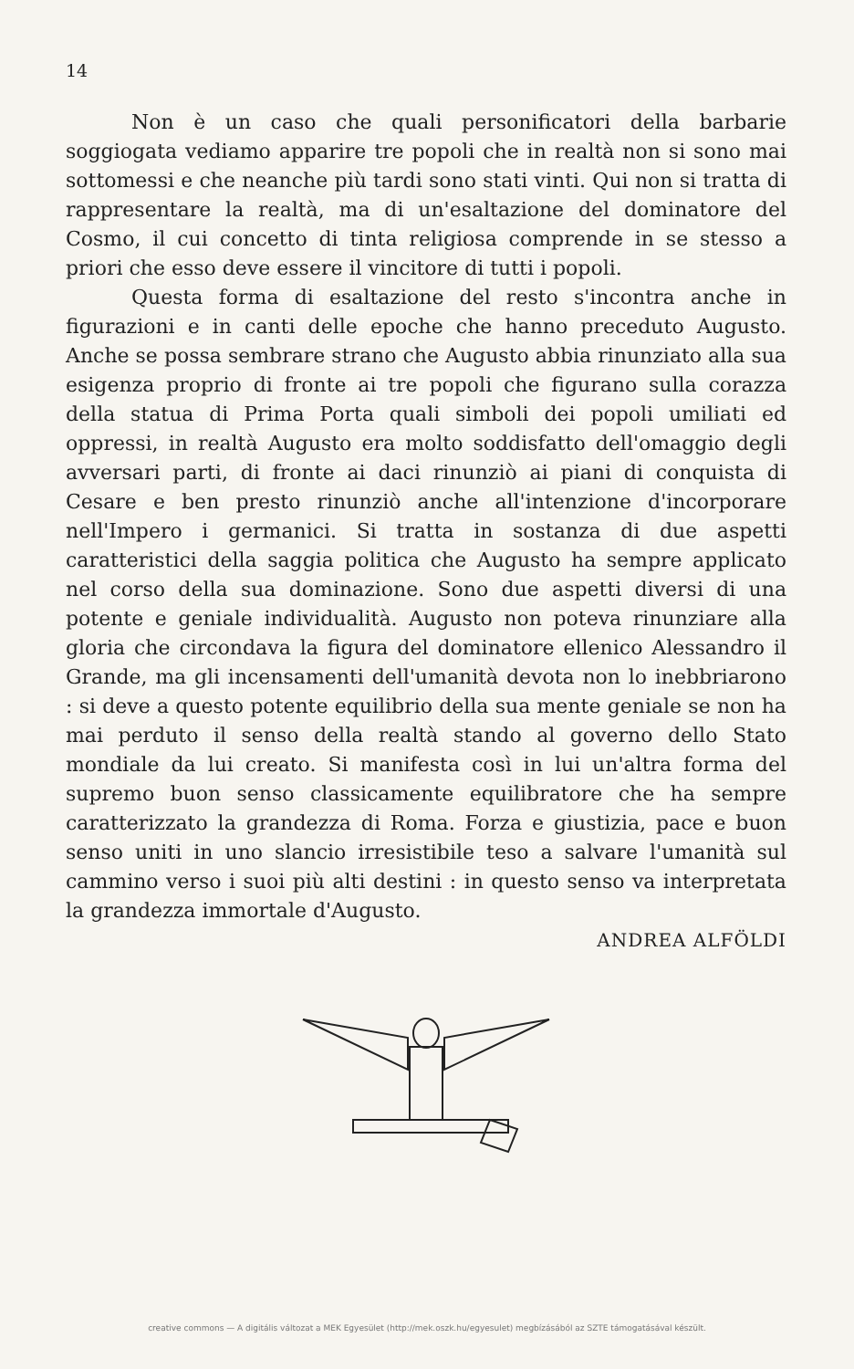14
Non è un caso che quali personificatori della barbarie soggiogata vediamo apparire tre popoli che in realtà non si sono mai sottomessi e che neanche più tardi sono stati vinti. Qui non si tratta di rappresentare la realtà, ma di un'esaltazione del dominatore del Cosmo, il cui concetto di tinta religiosa comprende in se stesso a priori che esso deve essere il vincitore di tutti i popoli.
Questa forma di esaltazione del resto s'incontra anche in figurazioni e in canti delle epoche che hanno preceduto Augusto. Anche se possa sembrare strano che Augusto abbia rinunziato alla sua esigenza proprio di fronte ai tre popoli che figurano sulla corazza della statua di Prima Porta quali simboli dei popoli umiliati ed oppressi, in realtà Augusto era molto soddisfatto dell'omaggio degli avversari parti, di fronte ai daci rinunziò ai piani di conquista di Cesare e ben presto rinunziò anche all'intenzione d'incorporare nell'Impero i germanici. Si tratta in sostanza di due aspetti caratteristici della saggia politica che Augusto ha sempre applicato nel corso della sua dominazione. Sono due aspetti diversi di una potente e geniale individualità. Augusto non poteva rinunziare alla gloria che circondava la figura del dominatore ellenico Alessandro il Grande, ma gli incensamenti dell'umanità devota non lo inebbriarono : si deve a questo potente equilibrio della sua mente geniale se non ha mai perduto il senso della realtà stando al governo dello Stato mondiale da lui creato. Si manifesta così in lui un'altra forma del supremo buon senso classicamente equilibratore che ha sempre caratterizzato la grandezza di Roma. Forza e giustizia, pace e buon senso uniti in uno slancio irresistibile teso a salvare l'umanità sul cammino verso i suoi più alti destini : in questo senso va interpretata la grandezza immortale d'Augusto.
ANDREA ALFÖLDI
creative commons — A digitális változat a MEK Egyesület (http://mek.oszk.hu/egyesulet) megbízásából az SZTE támogatásával készült.